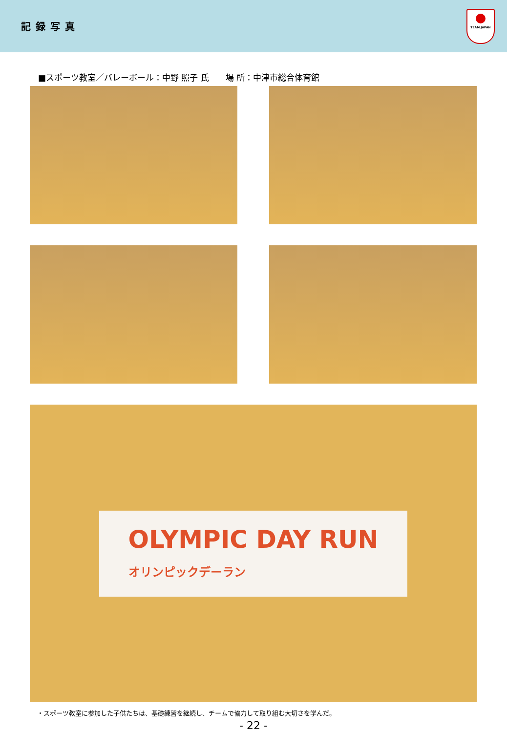記録写真
TEAM JAPAN
■スポーツ教室／バレーボール：中野 照子 氏　　場 所：中津市総合体育館
OLYMPIC DAY RUN
オリンピックデーラン
・スポーツ教室に参加した子供たちは、基礎練習を継続し、チームで協力して取り組む大切さを学んだ。
- 22 -